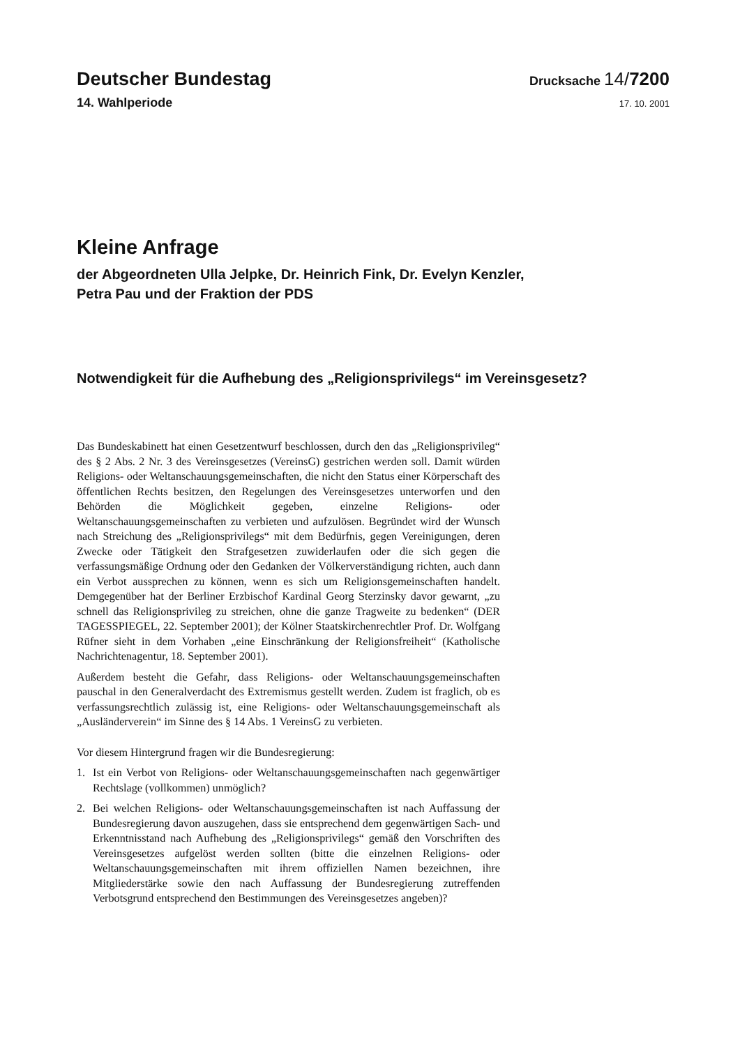Deutscher Bundestag
Drucksache 14/7200
14. Wahlperiode
17. 10. 2001
Kleine Anfrage
der Abgeordneten Ulla Jelpke, Dr. Heinrich Fink, Dr. Evelyn Kenzler,
Petra Pau und der Fraktion der PDS
Notwendigkeit für die Aufhebung des „Religionsprivilegs“ im Vereinsgesetz?
Das Bundeskabinett hat einen Gesetzentwurf beschlossen, durch den das „Religionsprivileg“ des § 2 Abs. 2 Nr. 3 des Vereinsgesetzes (VereinsG) gestrichen werden soll. Damit würden Religions- oder Weltanschauungsgemeinschaften, die nicht den Status einer Körperschaft des öffentlichen Rechts besitzen, den Regelungen des Vereinsgesetzes unterworfen und den Behörden die Möglichkeit gegeben, einzelne Religions- oder Weltanschauungsgemeinschaften zu verbieten und aufzulösen. Begründet wird der Wunsch nach Streichung des „Religionsprivilegs“ mit dem Bedürfnis, gegen Vereinigungen, deren Zwecke oder Tätigkeit den Strafgesetzen zuwiderlaufen oder die sich gegen die verfassungsmäßige Ordnung oder den Gedanken der Völkerverständigung richten, auch dann ein Verbot aussprechen zu können, wenn es sich um Religionsgemeinschaften handelt. Demgegenüber hat der Berliner Erzbischof Kardinal Georg Sterzinsky davor gewarnt, „zu schnell das Religionsprivileg zu streichen, ohne die ganze Tragweite zu bedenken“ (DER TAGESSPIEGEL, 22. September 2001); der Kölner Staatskirchenrechtler Prof. Dr. Wolfgang Rüfner sieht in dem Vorhaben „eine Einschränkung der Religionsfreiheit“ (Katholische Nachrichtenagentur, 18. September 2001).
Außerdem besteht die Gefahr, dass Religions- oder Weltanschauungsgemeinschaften pauschal in den Generalverdacht des Extremismus gestellt werden. Zudem ist fraglich, ob es verfassungsrechtlich zulässig ist, eine Religions- oder Weltanschauungsgemeinschaft als „Ausländerverein“ im Sinne des § 14 Abs. 1 VereinsG zu verbieten.
Vor diesem Hintergrund fragen wir die Bundesregierung:
1. Ist ein Verbot von Religions- oder Weltanschauungsgemeinschaften nach gegenwärtiger Rechtslage (vollkommen) unmöglich?
2. Bei welchen Religions- oder Weltanschauungsgemeinschaften ist nach Auffassung der Bundesregierung davon auszugehen, dass sie entsprechend dem gegenwärtigen Sach- und Erkenntnisstand nach Aufhebung des „Religionsprivilegs“ gemäß den Vorschriften des Vereinsgesetzes aufgelöst werden sollten (bitte die einzelnen Religions- oder Weltanschauungsgemeinschaften mit ihrem offiziellen Namen bezeichnen, ihre Mitgliederstärke sowie den nach Auffassung der Bundesregierung zutreffenden Verbotsgrund entsprechend den Bestimmungen des Vereinsgesetzes angeben)?